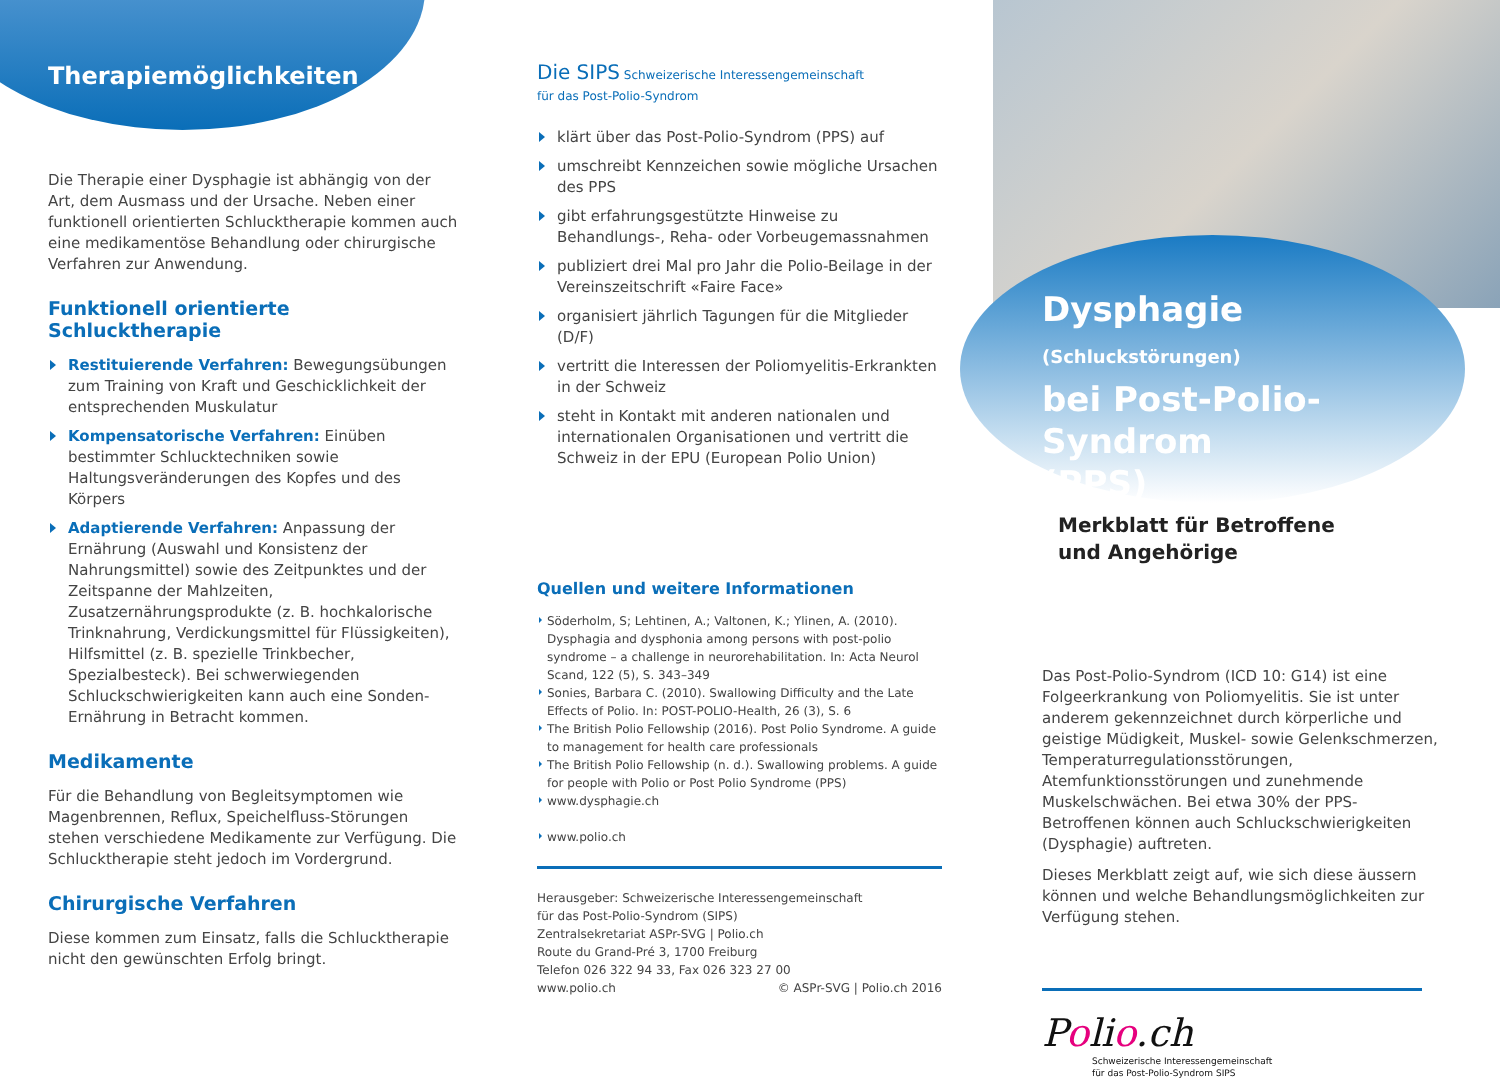Therapiemöglichkeiten
Die Therapie einer Dysphagie ist abhängig von der Art, dem Ausmass und der Ursache. Neben einer funktionell orientierten Schlucktherapie kommen auch eine medikamentöse Behandlung oder chirurgische Verfahren zur Anwendung.
Funktionell orientierte Schlucktherapie
Restituierende Verfahren: Bewegungsübungen zum Training von Kraft und Geschicklichkeit der entsprechenden Muskulatur
Kompensatorische Verfahren: Einüben bestimmter Schlucktechniken sowie Haltungsveränderungen des Kopfes und des Körpers
Adaptierende Verfahren: Anpassung der Ernährung (Auswahl und Konsistenz der Nahrungsmittel) sowie des Zeitpunktes und der Zeitspanne der Mahlzeiten, Zusatzernährungsprodukte (z. B. hochkalorische Trinknahrung, Verdickungsmittel für Flüssigkeiten), Hilfsmittel (z. B. spezielle Trinkbecher, Spezialbesteck). Bei schwerwiegenden Schluckschwierigkeiten kann auch eine Sonden-Ernährung in Betracht kommen.
Medikamente
Für die Behandlung von Begleitsymptomen wie Magenbrennen, Reflux, Speichelfluss-Störungen stehen verschiedene Medikamente zur Verfügung. Die Schlucktherapie steht jedoch im Vordergrund.
Chirurgische Verfahren
Diese kommen zum Einsatz, falls die Schlucktherapie nicht den gewünschten Erfolg bringt.
Die SIPS Schweizerische Interessengemeinschaft
für das Post-Polio-Syndrom
klärt über das Post-Polio-Syndrom (PPS) auf
umschreibt Kennzeichen sowie mögliche Ursachen des PPS
gibt erfahrungsgestützte Hinweise zu Behandlungs-, Reha- oder Vorbeugemassnahmen
publiziert drei Mal pro Jahr die Polio-Beilage in der Vereinszeitschrift «Faire Face»
organisiert jährlich Tagungen für die Mitglieder (D/F)
vertritt die Interessen der Poliomyelitis-Erkrankten in der Schweiz
steht in Kontakt mit anderen nationalen und internationalen Organisationen und vertritt die Schweiz in der EPU (European Polio Union)
Quellen und weitere Informationen
Söderholm, S; Lehtinen, A.; Valtonen, K.; Ylinen, A. (2010). Dysphagia and dysphonia among persons with post-polio syndrome – a challenge in neurorehabilitation. In: Acta Neurol Scand, 122 (5), S. 343–349
Sonies, Barbara C. (2010). Swallowing Difficulty and the Late Effects of Polio. In: POST-POLIO-Health, 26 (3), S. 6
The British Polio Fellowship (2016). Post Polio Syndrome. A guide to management for health care professionals
The British Polio Fellowship (n. d.). Swallowing problems. A guide for people with Polio or Post Polio Syndrome (PPS)
www.dysphagie.ch
www.polio.ch
Herausgeber: Schweizerische Interessengemeinschaft
für das Post-Polio-Syndrom (SIPS)
Zentralsekretariat ASPr-SVG | Polio.ch
Route du Grand-Pré 3, 1700 Freiburg
Telefon 026 322 94 33, Fax 026 323 27 00
www.polio.ch © ASPr-SVG | Polio.ch 2016
Dysphagie (Schluckstörungen)
bei Post-Polio-Syndrom
(PPS) Merkblatt für Betroffene
und Angehörige
Das Post-Polio-Syndrom (ICD 10: G14) ist eine Folgeerkrankung von Poliomyelitis. Sie ist unter anderem gekennzeichnet durch körperliche und geistige Müdigkeit, Muskel- sowie Gelenkschmerzen, Temperaturregulationsstörungen, Atemfunktionsstörungen und zunehmende Muskelschwächen. Bei etwa 30% der PPS-Betroffenen können auch Schluckschwierigkeiten (Dysphagie) auftreten.
Dieses Merkblatt zeigt auf, wie sich diese äussern können und welche Behandlungsmöglichkeiten zur Verfügung stehen.
Polio.ch
Schweizerische Interessengemeinschaft
für das Post-Polio-Syndrom SIPS